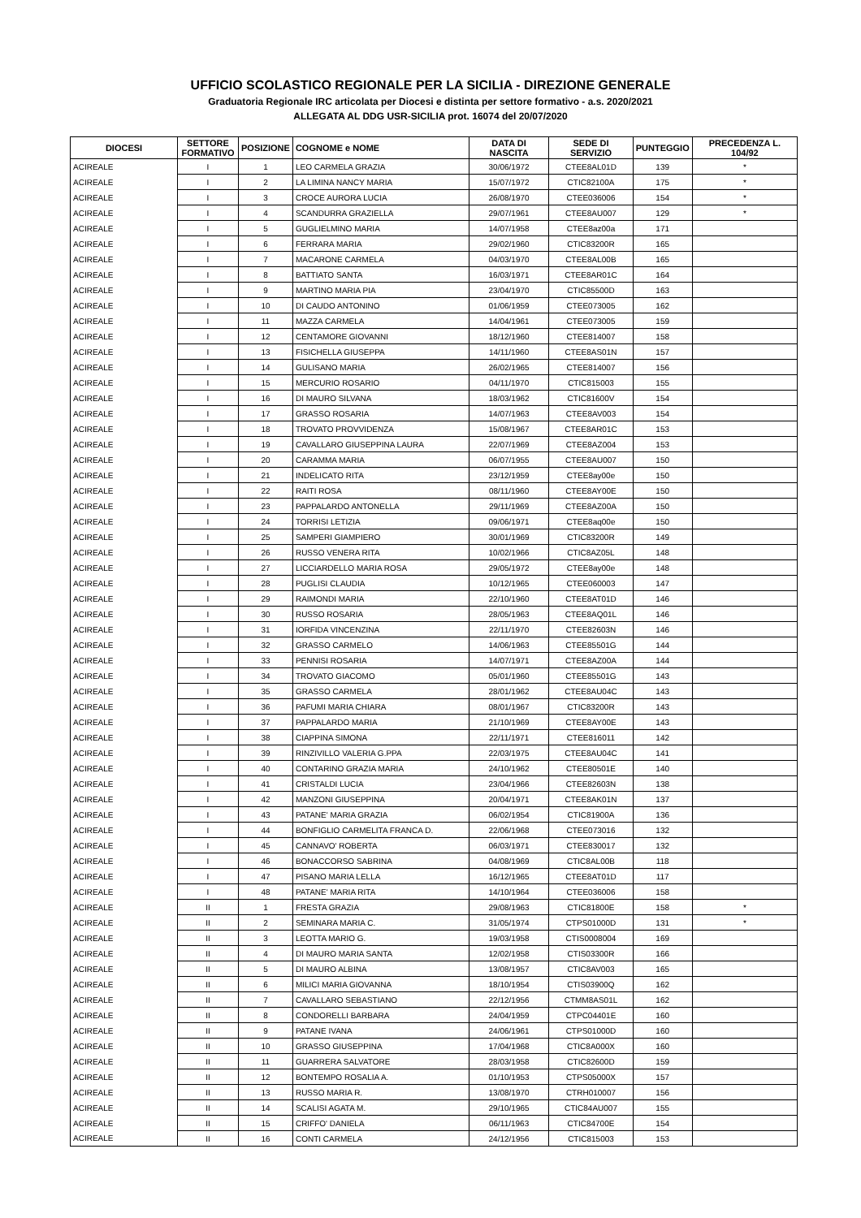UFFICIO SCOLASTICO REGIONALE PER LA SICILIA - DIREZIONE GENERALE
Graduatoria Regionale IRC articolata per Diocesi e distinta per settore formativo - a.s. 2020/2021
ALLEGATA AL DDG USR-SICILIA prot. 16074 del 20/07/2020
| DIOCESI | SETTORE FORMATIVO | POSIZIONE | COGNOME e NOME | DATA DI NASCITA | SEDE DI SERVIZIO | PUNTEGGIO | PRECEDENZA L. 104/92 |
| --- | --- | --- | --- | --- | --- | --- | --- |
| ACIREALE | I | 1 | LEO CARMELA GRAZIA | 30/06/1972 | CTEE8AL01D | 139 | * |
| ACIREALE | I | 2 | LA LIMINA NANCY MARIA | 15/07/1972 | CTIC82100A | 175 | * |
| ACIREALE | I | 3 | CROCE AURORA LUCIA | 26/08/1970 | CTEE036006 | 154 | * |
| ACIREALE | I | 4 | SCANDURRA GRAZIELLA | 29/07/1961 | CTEE8AU007 | 129 | * |
| ACIREALE | I | 5 | GUGLIELMINO MARIA | 14/07/1958 | CTEE8az00a | 171 | |
| ACIREALE | I | 6 | FERRARA MARIA | 29/02/1960 | CTIC83200R | 165 | |
| ACIREALE | I | 7 | MACARONE CARMELA | 04/03/1970 | CTEE8AL00B | 165 | |
| ACIREALE | I | 8 | BATTIATO SANTA | 16/03/1971 | CTEE8AR01C | 164 | |
| ACIREALE | I | 9 | MARTINO MARIA PIA | 23/04/1970 | CTIC85500D | 163 | |
| ACIREALE | I | 10 | DI CAUDO ANTONINO | 01/06/1959 | CTEE073005 | 162 | |
| ACIREALE | I | 11 | MAZZA CARMELA | 14/04/1961 | CTEE073005 | 159 | |
| ACIREALE | I | 12 | CENTAMORE GIOVANNI | 18/12/1960 | CTEE814007 | 158 | |
| ACIREALE | I | 13 | FISICHELLA GIUSEPPA | 14/11/1960 | CTEE8AS01N | 157 | |
| ACIREALE | I | 14 | GULISANO MARIA | 26/02/1965 | CTEE814007 | 156 | |
| ACIREALE | I | 15 | MERCURIO ROSARIO | 04/11/1970 | CTIC815003 | 155 | |
| ACIREALE | I | 16 | DI MAURO SILVANA | 18/03/1962 | CTIC81600V | 154 | |
| ACIREALE | I | 17 | GRASSO ROSARIA | 14/07/1963 | CTEE8AV003 | 154 | |
| ACIREALE | I | 18 | TROVATO PROVVIDENZA | 15/08/1967 | CTEE8AR01C | 153 | |
| ACIREALE | I | 19 | CAVALLARO GIUSEPPINA LAURA | 22/07/1969 | CTEE8AZ004 | 153 | |
| ACIREALE | I | 20 | CARAMMA MARIA | 06/07/1955 | CTEE8AU007 | 150 | |
| ACIREALE | I | 21 | INDELICATO RITA | 23/12/1959 | CTEE8ay00e | 150 | |
| ACIREALE | I | 22 | RAITI ROSA | 08/11/1960 | CTEE8AY00E | 150 | |
| ACIREALE | I | 23 | PAPPALARDO ANTONELLA | 29/11/1969 | CTEE8AZ00A | 150 | |
| ACIREALE | I | 24 | TORRISI LETIZIA | 09/06/1971 | CTEE8aq00e | 150 | |
| ACIREALE | I | 25 | SAMPERI GIAMPIERO | 30/01/1969 | CTIC83200R | 149 | |
| ACIREALE | I | 26 | RUSSO VENERA RITA | 10/02/1966 | CTIC8AZ05L | 148 | |
| ACIREALE | I | 27 | LICCIARDELLO MARIA ROSA | 29/05/1972 | CTEE8ay00e | 148 | |
| ACIREALE | I | 28 | PUGLISI CLAUDIA | 10/12/1965 | CTEE060003 | 147 | |
| ACIREALE | I | 29 | RAIMONDI MARIA | 22/10/1960 | CTEE8AT01D | 146 | |
| ACIREALE | I | 30 | RUSSO ROSARIA | 28/05/1963 | CTEE8AQ01L | 146 | |
| ACIREALE | I | 31 | IORFIDA VINCENZINA | 22/11/1970 | CTEE82603N | 146 | |
| ACIREALE | I | 32 | GRASSO CARMELO | 14/06/1963 | CTEE85501G | 144 | |
| ACIREALE | I | 33 | PENNISI ROSARIA | 14/07/1971 | CTEE8AZ00A | 144 | |
| ACIREALE | I | 34 | TROVATO GIACOMO | 05/01/1960 | CTEE85501G | 143 | |
| ACIREALE | I | 35 | GRASSO CARMELA | 28/01/1962 | CTEE8AU04C | 143 | |
| ACIREALE | I | 36 | PAFUMI MARIA CHIARA | 08/01/1967 | CTIC83200R | 143 | |
| ACIREALE | I | 37 | PAPPALARDO MARIA | 21/10/1969 | CTEE8AY00E | 143 | |
| ACIREALE | I | 38 | CIAPPINA SIMONA | 22/11/1971 | CTEE816011 | 142 | |
| ACIREALE | I | 39 | RINZIVILLO VALERIA G.PPA | 22/03/1975 | CTEE8AU04C | 141 | |
| ACIREALE | I | 40 | CONTARINO GRAZIA MARIA | 24/10/1962 | CTEE80501E | 140 | |
| ACIREALE | I | 41 | CRISTALDI LUCIA | 23/04/1966 | CTEE82603N | 138 | |
| ACIREALE | I | 42 | MANZONI GIUSEPPINA | 20/04/1971 | CTEE8AK01N | 137 | |
| ACIREALE | I | 43 | PATANE' MARIA GRAZIA | 06/02/1954 | CTIC81900A | 136 | |
| ACIREALE | I | 44 | BONFIGLIO CARMELITA FRANCA D. | 22/06/1968 | CTEE073016 | 132 | |
| ACIREALE | I | 45 | CANNAVO' ROBERTA | 06/03/1971 | CTEE830017 | 132 | |
| ACIREALE | I | 46 | BONACCORSO SABRINA | 04/08/1969 | CTIC8AL00B | 118 | |
| ACIREALE | I | 47 | PISANO MARIA LELLA | 16/12/1965 | CTEE8AT01D | 117 | |
| ACIREALE | I | 48 | PATANE' MARIA RITA | 14/10/1964 | CTEE036006 | 158 | |
| ACIREALE | II | 1 | FRESTA GRAZIA | 29/08/1963 | CTIC81800E | 158 | * |
| ACIREALE | II | 2 | SEMINARA MARIA C. | 31/05/1974 | CTPS01000D | 131 | * |
| ACIREALE | II | 3 | LEOTTA MARIO G. | 19/03/1958 | CTIS0008004 | 169 | |
| ACIREALE | II | 4 | DI MAURO MARIA SANTA | 12/02/1958 | CTIS03300R | 166 | |
| ACIREALE | II | 5 | DI MAURO ALBINA | 13/08/1957 | CTIC8AV003 | 165 | |
| ACIREALE | II | 6 | MILICI MARIA GIOVANNA | 18/10/1954 | CTIS03900Q | 162 | |
| ACIREALE | II | 7 | CAVALLARO SEBASTIANO | 22/12/1956 | CTMM8AS01L | 162 | |
| ACIREALE | II | 8 | CONDORELLI BARBARA | 24/04/1959 | CTPC04401E | 160 | |
| ACIREALE | II | 9 | PATANE IVANA | 24/06/1961 | CTPS01000D | 160 | |
| ACIREALE | II | 10 | GRASSO GIUSEPPINA | 17/04/1968 | CTIC8A000X | 160 | |
| ACIREALE | II | 11 | GUARRERA SALVATORE | 28/03/1958 | CTIC82600D | 159 | |
| ACIREALE | II | 12 | BONTEMPO ROSALIA A. | 01/10/1953 | CTPS05000X | 157 | |
| ACIREALE | II | 13 | RUSSO MARIA R. | 13/08/1970 | CTRH010007 | 156 | |
| ACIREALE | II | 14 | SCALISI AGATA M. | 29/10/1965 | CTIC84AU007 | 155 | |
| ACIREALE | II | 15 | CRIFFO' DANIELA | 06/11/1963 | CTIC84700E | 154 | |
| ACIREALE | II | 16 | CONTI CARMELA | 24/12/1956 | CTIC815003 | 153 | |